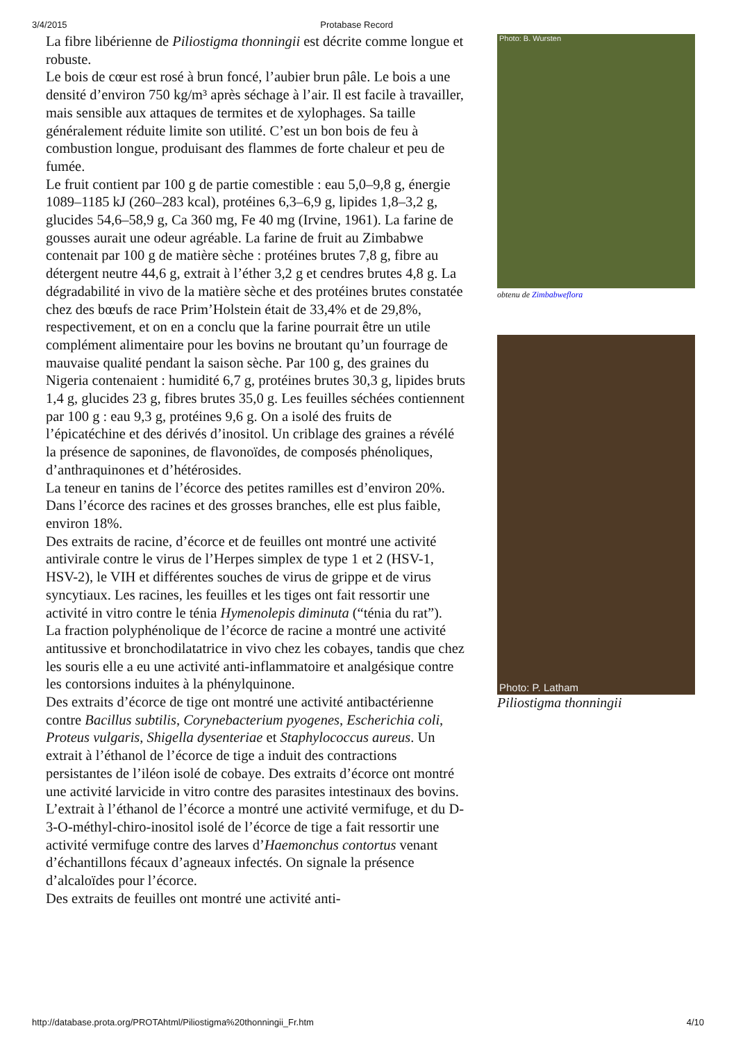3/4/2015 Protabase Record
La fibre libérienne de Piliostigma thonningii est décrite comme longue et robuste.
Le bois de cœur est rosé à brun foncé, l’aubier brun pâle. Le bois a une densité d’environ 750 kg/m³ après séchage à l’air. Il est facile à travailler, mais sensible aux attaques de termites et de xylophages. Sa taille généralement réduite limite son utilité. C’est un bon bois de feu à combustion longue, produisant des flammes de forte chaleur et peu de fumée.
Le fruit contient par 100 g de partie comestible : eau 5,0–9,8 g, énergie 1089–1185 kJ (260–283 kcal), protéines 6,3–6,9 g, lipides 1,8–3,2 g, glucides 54,6–58,9 g, Ca 360 mg, Fe 40 mg (Irvine, 1961). La farine de gousses aurait une odeur agréable. La farine de fruit au Zimbabwe contenait par 100 g de matière sèche : protéines brutes 7,8 g, fibre au détergent neutre 44,6 g, extrait à l’éther 3,2 g et cendres brutes 4,8 g. La dégradabilité in vivo de la matière sèche et des protéines brutes constatée chez des bœufs de race Prim’Holstein était de 33,4% et de 29,8%, respectivement, et on en a conclu que la farine pourrait être un utile complément alimentaire pour les bovins ne broutant qu’un fourrage de mauvaise qualité pendant la saison sèche. Par 100 g, des graines du Nigeria contenaient : humidité 6,7 g, protéines brutes 30,3 g, lipides bruts 1,4 g, glucides 23 g, fibres brutes 35,0 g. Les feuilles séchées contiennent par 100 g : eau 9,3 g, protéines 9,6 g. On a isolé des fruits de l’épicatéchine et des dérivés d’inositol. Un criblage des graines a révélé la présence de saponines, de flavonoïdes, de composés phénoliques, d’anthraquinones et d’hétérosides.
La teneur en tanins de l’écorce des petites ramilles est d’environ 20%. Dans l’écorce des racines et des grosses branches, elle est plus faible, environ 18%.
Des extraits de racine, d’écorce et de feuilles ont montré une activité antivirale contre le virus de l’Herpes simplex de type 1 et 2 (HSV-1, HSV-2), le VIH et différentes souches de virus de grippe et de virus syncytiaux. Les racines, les feuilles et les tiges ont fait ressortir une activité in vitro contre le ténia Hymenolepis diminuta (“ténia du rat”).
La fraction polyphénolique de l’écorce de racine a montré une activité antitussive et bronchodilatatrice in vivo chez les cobayes, tandis que chez les souris elle a eu une activité anti-inflammatoire et analgésique contre les contorsions induites à la phénylquinone.
Des extraits d’écorce de tige ont montré une activité antibactérienne contre Bacillus subtilis, Corynebacterium pyogenes, Escherichia coli, Proteus vulgaris, Shigella dysenteriae et Staphylococcus aureus. Un extrait à l’éthanol de l’écorce de tige a induit des contractions persistantes de l’iléon isolé de cobaye. Des extraits d’écorce ont montré une activité larvicide in vitro contre des parasites intestinaux des bovins. L’extrait à l’éthanol de l’écorce a montré une activité vermifuge, et du D-3-O-méthyl-chiro-inositol isolé de l’écorce de tige a fait ressortir une activité vermifuge contre des larves d’Haemonchus contortus venant d’échantillons fécaux d’agneaux infectés. On signale la présence d’alcaloïdes pour l’écorce.
Des extraits de feuilles ont montré une activité anti-
Photo: B. Wursten
obtenu de Zimbabweflora
Photo: P. Latham
Piliostigma thonningii
http://database.prota.org/PROTAhtml/Piliostigma%20thonningii_Fr.htm 4/10